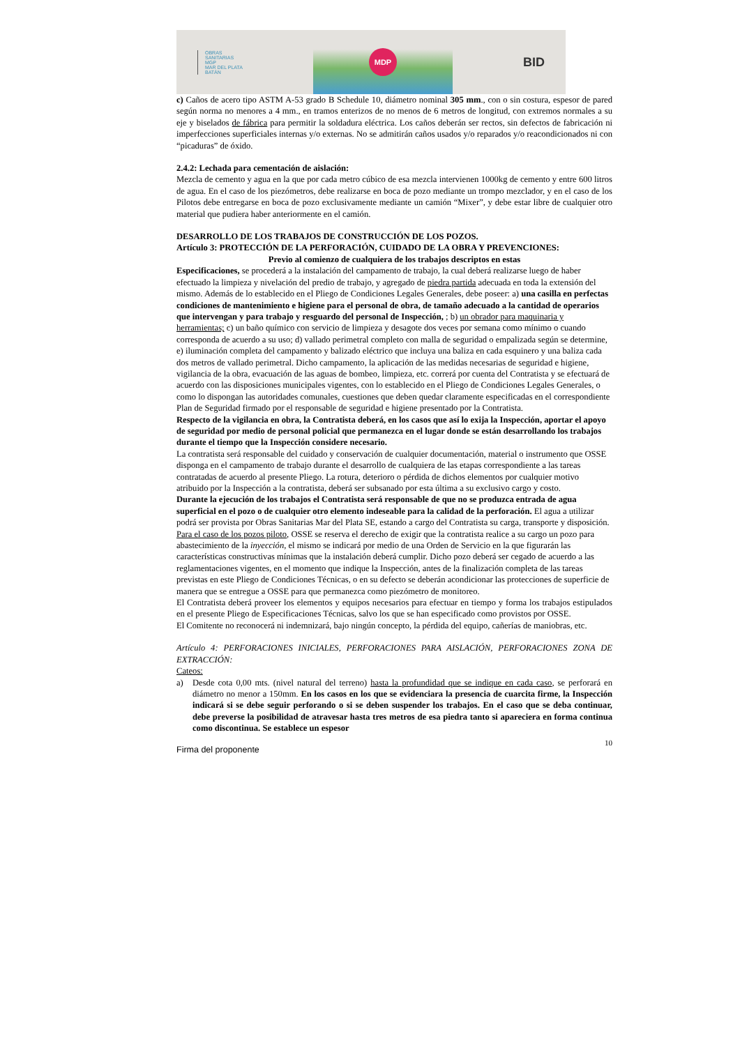OBRAS
SANITARIAS
MGP
MAR DEL PLATA
BATÁN
MDP
BID
c) Caños de acero tipo ASTM A-53 grado B Schedule 10, diámetro nominal 305 mm., con o sin costura, espesor de pared según norma no menores a 4 mm., en tramos enterizos de no menos de 6 metros de longitud, con extremos normales a su eje y biselados de fábrica para permitir la soldadura eléctrica. Los caños deberán ser rectos, sin defectos de fabricación ni imperfecciones superficiales internas y/o externas. No se admitirán caños usados y/o reparados y/o reacondicionados ni con “picaduras” de óxido.
2.4.2: Lechada para cementación de aislación:
Mezcla de cemento y agua en la que por cada metro cúbico de esa mezcla intervienen 1000kg de cemento y entre 600 litros de agua. En el caso de los piezómetros, debe realizarse en boca de pozo mediante un trompo mezclador, y en el caso de los Pilotos debe entregarse en boca de pozo exclusivamente mediante un camión “Mixer”, y debe estar libre de cualquier otro material que pudiera haber anteriormente en el camión.
DESARROLLO DE LOS TRABAJOS DE CONSTRUCCIÓN DE LOS POZOS.
Artículo 3: PROTECCIÓN DE LA PERFORACIÓN, CUIDADO DE LA OBRA Y PREVENCIONES:
Previo al comienzo de cualquiera de los trabajos descriptos en estas
Especificaciones, se procederá a la instalación del campamento de trabajo, la cual deberá realizarse luego de haber efectuado la limpieza y nivelación del predio de trabajo, y agregado de piedra partida adecuada en toda la extensión del mismo. Además de lo establecido en el Pliego de Condiciones Legales Generales, debe poseer: a) una casilla en perfectas condiciones de mantenimiento e higiene para el personal de obra, de tamaño adecuado a la cantidad de operarios que intervengan y para trabajo y resguardo del personal de Inspección, ; b) un obrador para maquinaria y herramientas; c) un baño químico con servicio de limpieza y desagote dos veces por semana como mínimo o cuando corresponda de acuerdo a su uso; d) vallado perimetral completo con malla de seguridad o empalizada según se determine, e) iluminación completa del campamento y balizado eléctrico que incluya una baliza en cada esquinero y una baliza cada dos metros de vallado perimetral. Dicho campamento, la aplicación de las medidas necesarias de seguridad e higiene, vigilancia de la obra, evacuación de las aguas de bombeo, limpieza, etc. correrá por cuenta del Contratista y se efectuará de acuerdo con las disposiciones municipales vigentes, con lo establecido en el Pliego de Condiciones Legales Generales, o como lo dispongan las autoridades comunales, cuestiones que deben quedar claramente especificadas en el correspondiente Plan de Seguridad firmado por el responsable de seguridad e higiene presentado por la Contratista.
Respecto de la vigilancia en obra, la Contratista deberá, en los casos que así lo exija la Inspección, aportar el apoyo de seguridad por medio de personal policial que permanezca en el lugar donde se están desarrollando los trabajos durante el tiempo que la Inspección considere necesario.
La contratista será responsable del cuidado y conservación de cualquier documentación, material o instrumento que OSSE disponga en el campamento de trabajo durante el desarrollo de cualquiera de las etapas correspondiente a las tareas contratadas de acuerdo al presente Pliego. La rotura, deterioro o pérdida de dichos elementos por cualquier motivo atribuido por la Inspección a la contratista, deberá ser subsanado por esta última a su exclusivo cargo y costo.
Durante la ejecución de los trabajos el Contratista será responsable de que no se produzca entrada de agua superficial en el pozo o de cualquier otro elemento indeseable para la calidad de la perforación. El agua a utilizar podrá ser provista por Obras Sanitarias Mar del Plata SE, estando a cargo del Contratista su carga, transporte y disposición. Para el caso de los pozos piloto, OSSE se reserva el derecho de exigir que la contratista realice a su cargo un pozo para abastecimiento de la inyección, el mismo se indicará por medio de una Orden de Servicio en la que figurarán las características constructivas mínimas que la instalación deberá cumplir. Dicho pozo deberá ser cegado de acuerdo a las reglamentaciones vigentes, en el momento que indique la Inspección, antes de la finalización completa de las tareas previstas en este Pliego de Condiciones Técnicas, o en su defecto se deberán acondicionar las protecciones de superficie de manera que se entregue a OSSE para que permanezca como piezómetro de monitoreo.
El Contratista deberá proveer los elementos y equipos necesarios para efectuar en tiempo y forma los trabajos estipulados en el presente Pliego de Especificaciones Técnicas, salvo los que se han especificado como provistos por OSSE.
El Comitente no reconocerá ni indemnizará, bajo ningún concepto, la pérdida del equipo, cañerías de maniobras, etc.
Artículo 4: PERFORACIONES INICIALES, PERFORACIONES PARA AISLACIÓN, PERFORACIONES ZONA DE EXTRACCIÓN:
Cateos:
a) Desde cota 0,00 mts. (nivel natural del terreno) hasta la profundidad que se indique en cada caso, se perforará en diámetro no menor a 150mm. En los casos en los que se evidenciara la presencia de cuarcita firme, la Inspección indicará si se debe seguir perforando o si se deben suspender los trabajos. En el caso que se deba continuar, debe preverse la posibilidad de atravesar hasta tres metros de esa piedra tanto si apareciera en forma continua como discontinua. Se establece un espesor
Firma del proponente 10